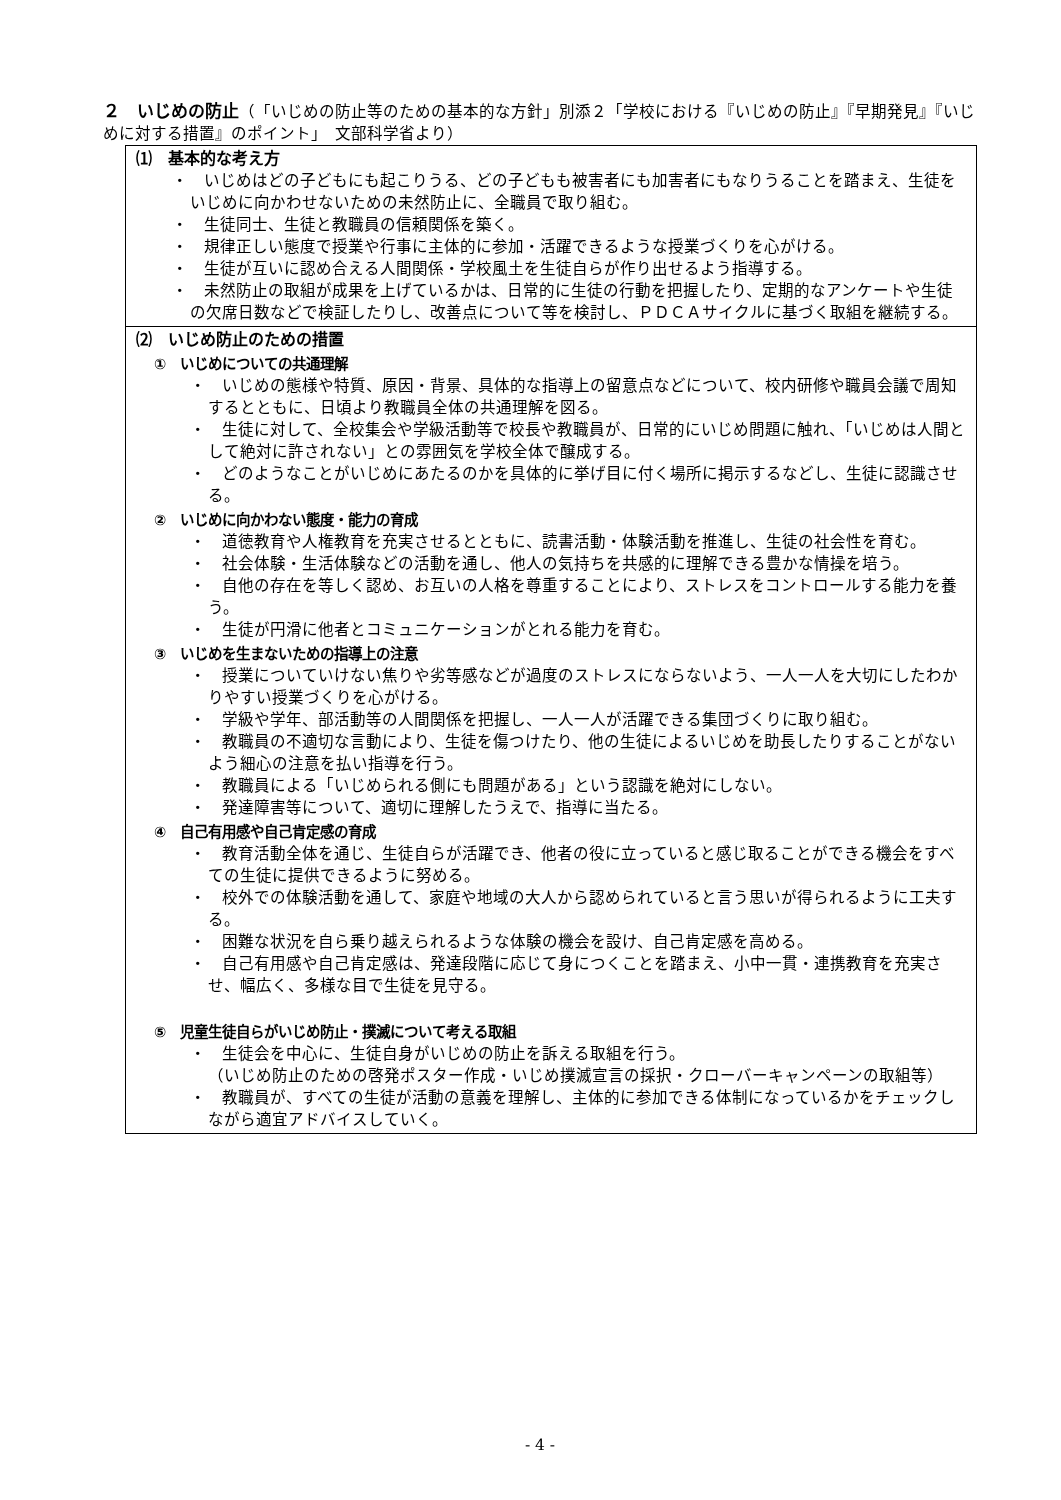２　いじめの防止（「いじめの防止等のための基本的な方針」別添２「学校における『いじめの防止』『早期発見』『いじめに対する措置』のポイント」　文部科学省より）
⑴　基本的な考え方
・　いじめはどの子どもにも起こりうる、どの子どもも被害者にも加害者にもなりうることを踏まえ、生徒をいじめに向かわせないための未然防止に、全職員で取り組む。
・　生徒同士、生徒と教職員の信頼関係を築く。
・　規律正しい態度で授業や行事に主体的に参加・活躍できるような授業づくりを心がける。
・　生徒が互いに認め合える人間関係・学校風土を生徒自らが作り出せるよう指導する。
・　未然防止の取組が成果を上げているかは、日常的に生徒の行動を把握したり、定期的なアンケートや生徒の欠席日数などで検証したりし、改善点について等を検討し、ＰＤＣＡサイクルに基づく取組を継続する。
⑵　いじめ防止のための措置
①　いじめについての共通理解
・　いじめの態様や特質、原因・背景、具体的な指導上の留意点などについて、校内研修や職員会議で周知するとともに、日頃より教職員全体の共通理解を図る。
・　生徒に対して、全校集会や学級活動等で校長や教職員が、日常的にいじめ問題に触れ、「いじめは人間として絶対に許されない」との雰囲気を学校全体で醸成する。
・　どのようなことがいじめにあたるのかを具体的に挙げ目に付く場所に掲示するなどし、生徒に認識させる。
②　いじめに向かわない態度・能力の育成
・　道徳教育や人権教育を充実させるとともに、読書活動・体験活動を推進し、生徒の社会性を育む。
・　社会体験・生活体験などの活動を通し、他人の気持ちを共感的に理解できる豊かな情操を培う。
・　自他の存在を等しく認め、お互いの人格を尊重することにより、ストレスをコントロールする能力を養う。
・　生徒が円滑に他者とコミュニケーションがとれる能力を育む。
③　いじめを生まないための指導上の注意
・　授業についていけない焦りや劣等感などが過度のストレスにならないよう、一人一人を大切にしたわかりやすい授業づくりを心がける。
・　学級や学年、部活動等の人間関係を把握し、一人一人が活躍できる集団づくりに取り組む。
・　教職員の不適切な言動により、生徒を傷つけたり、他の生徒によるいじめを助長したりすることがないよう細心の注意を払い指導を行う。
・　教職員による「いじめられる側にも問題がある」という認識を絶対にしない。
・　発達障害等について、適切に理解したうえで、指導に当たる。
④　自己有用感や自己肯定感の育成
・　教育活動全体を通じ、生徒自らが活躍でき、他者の役に立っていると感じ取ることができる機会をすべての生徒に提供できるように努める。
・　校外での体験活動を通して、家庭や地域の大人から認められていると言う思いが得られるように工夫する。
・　困難な状況を自ら乗り越えられるような体験の機会を設け、自己肯定感を高める。
・　自己有用感や自己肯定感は、発達段階に応じて身につくことを踏まえ、小中一貫・連携教育を充実させ、幅広く、多様な目で生徒を見守る。
⑤　児童生徒自らがいじめ防止・撲滅について考える取組
・　生徒会を中心に、生徒自身がいじめの防止を訴える取組を行う。
（いじめ防止のための啓発ポスター作成・いじめ撲滅宣言の採択・クローバーキャンペーンの取組等）
・　教職員が、すべての生徒が活動の意義を理解し、主体的に参加できる体制になっているかをチェックしながら適宜アドバイスしていく。
- 4 -